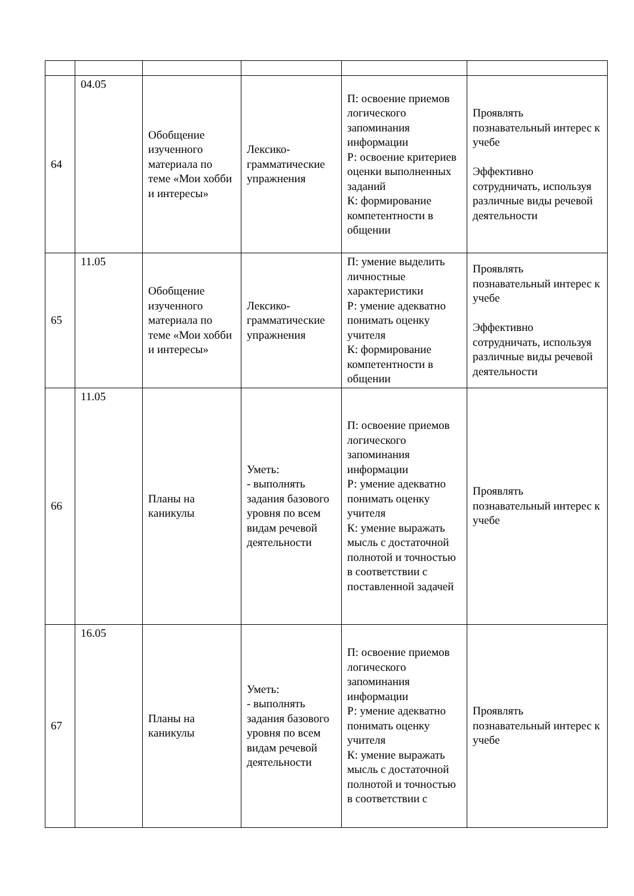| 64 | 04.05 | Обобщение изученного материала по теме «Мои хобби и интересы» | Лексико-грамматические упражнения | П: освоение приемов логического запоминания информации Р: освоение критериев оценки выполненных заданий К: формирование компетентности в общении | Проявлять познавательный интерес к учебе Эффективно сотрудничать, используя различные виды речевой деятельности |
| 65 | 11.05 | Обобщение изученного материала по теме «Мои хобби и интересы» | Лексико-грамматические упражнения | П: умение выделить личностные характеристики Р: умение адекватно понимать оценку учителя К: формирование компетентности в общении | Проявлять познавательный интерес к учебе Эффективно сотрудничать, используя различные виды речевой деятельности |
| 66 | 11.05 | Планы на каникулы | Уметь: - выполнять задания базового уровня по всем видам речевой деятельности | П: освоение приемов логического запоминания информации Р: умение адекватно понимать оценку учителя К: умение выражать мысль с достаточной полнотой и точностью в соответствии с поставленной задачей | Проявлять познавательный интерес к учебе |
| 67 | 16.05 | Планы на каникулы | Уметь: - выполнять задания базового уровня по всем видам речевой деятельности | П: освоение приемов логического запоминания информации Р: умение адекватно понимать оценку учителя К: умение выражать мысль с достаточной полнотой и точностью в соответствии с | Проявлять познавательный интерес к учебе |